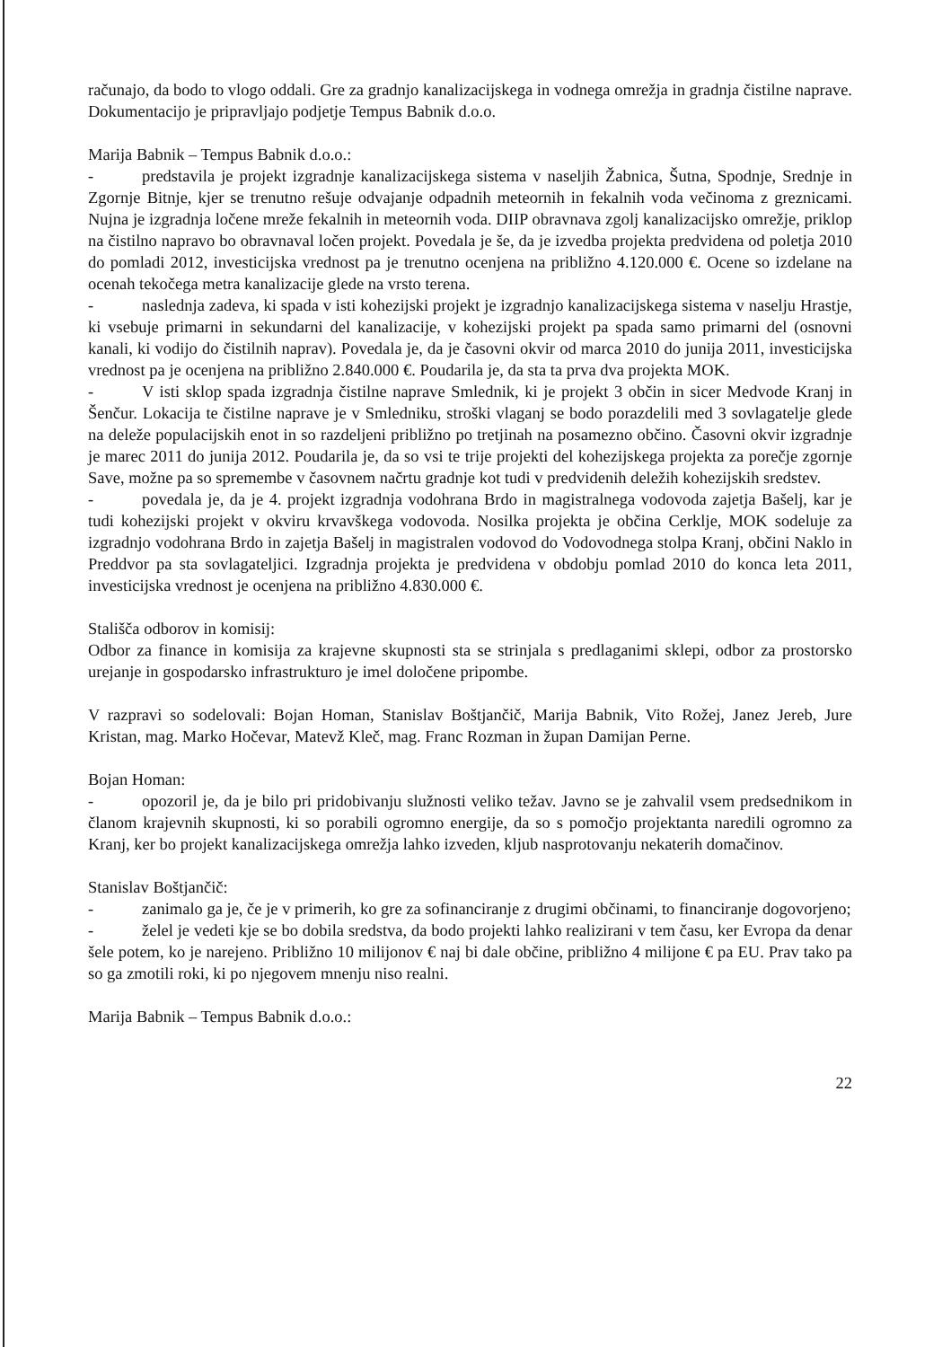računajo, da bodo to vlogo oddali. Gre za gradnjo kanalizacijskega in vodnega omrežja in gradnja čistilne naprave. Dokumentacijo je pripravljajo podjetje Tempus Babnik d.o.o.
Marija Babnik – Tempus Babnik d.o.o.:
- predstavila je projekt izgradnje kanalizacijskega sistema v naseljih Žabnica, Šutna, Spodnje, Srednje in Zgornje Bitnje, kjer se trenutno rešuje odvajanje odpadnih meteornih in fekalnih voda večinoma z greznicami. Nujna je izgradnja ločene mreže fekalnih in meteornih voda. DIIP obravnava zgolj kanalizacijsko omrežje, priklop na čistilno napravo bo obravnaval ločen projekt. Povedala je še, da je izvedba projekta predvidena od poletja 2010 do pomladi 2012, investicijska vrednost pa je trenutno ocenjena na približno 4.120.000 €. Ocene so izdelane na ocenah tekočega metra kanalizacije glede na vrsto terena.
- naslednja zadeva, ki spada v isti kohezijski projekt je izgradnjo kanalizacijskega sistema v naselju Hrastje, ki vsebuje primarni in sekundarni del kanalizacije, v kohezijski projekt pa spada samo primarni del (osnovni kanali, ki vodijo do čistilnih naprav). Povedala je, da je časovni okvir od marca 2010 do junija 2011, investicijska vrednost pa je ocenjena na približno 2.840.000 €. Poudarila je, da sta ta prva dva projekta MOK.
- V isti sklop spada izgradnja čistilne naprave Smlednik, ki je projekt 3 občin in sicer Medvode Kranj in Šenčur. Lokacija te čistilne naprave je v Smledniku, stroški vlaganj se bodo porazdelili med 3 sovlagatelje glede na deleže populacijskih enot in so razdeljeni približno po tretjinah na posamezno občino. Časovni okvir izgradnje je marec 2011 do junija 2012. Poudarila je, da so vsi te trije projekti del kohezijskega projekta za porečje zgornje Save, možne pa so spremembe v časovnem načrtu gradnje kot tudi v predvidenih deležih kohezijskih sredstev.
- povedala je, da je 4. projekt izgradnja vodohrana Brdo in magistralnega vodovoda zajetja Bašelj, kar je tudi kohezijski projekt v okviru krvavškega vodovoda. Nosilka projekta je občina Cerklje, MOK sodeluje za izgradnjo vodohrana Brdo in zajetja Bašelj in magistralen vodovod do Vodovodnega stolpa Kranj, občini Naklo in Preddvor pa sta sovlagateljici. Izgradnja projekta je predvidena v obdobju pomlad 2010 do konca leta 2011, investicijska vrednost je ocenjena na približno 4.830.000 €.
Stališča odborov in komisij:
Odbor za finance in komisija za krajevne skupnosti sta se strinjala s predlaganimi sklepi, odbor za prostorsko urejanje in gospodarsko infrastrukturo je imel določene pripombe.
V razpravi so sodelovali: Bojan Homan, Stanislav Boštjančič, Marija Babnik, Vito Rožej, Janez Jereb, Jure Kristan, mag. Marko Hočevar, Matevž Kleč, mag. Franc Rozman in župan Damijan Perne.
Bojan Homan:
- opozoril je, da je bilo pri pridobivanju služnosti veliko težav. Javno se je zahvalil vsem predsednikom in članom krajevnih skupnosti, ki so porabili ogromno energije, da so s pomočjo projektanta naredili ogromno za Kranj, ker bo projekt kanalizacijskega omrežja lahko izveden, kljub nasprotovanju nekaterih domačinov.
Stanislav Boštjančič:
- zanimalo ga je, če je v primerih, ko gre za sofinanciranje z drugimi občinami, to financiranje dogovorjeno;
- želel je vedeti kje se bo dobila sredstva, da bodo projekti lahko realizirani v tem času, ker Evropa da denar šele potem, ko je narejeno. Približno 10 milijonov € naj bi dale občine, približno 4 milijone € pa EU. Prav tako pa so ga zmotili roki, ki po njegovem mnenju niso realni.
Marija Babnik – Tempus Babnik d.o.o.:
22